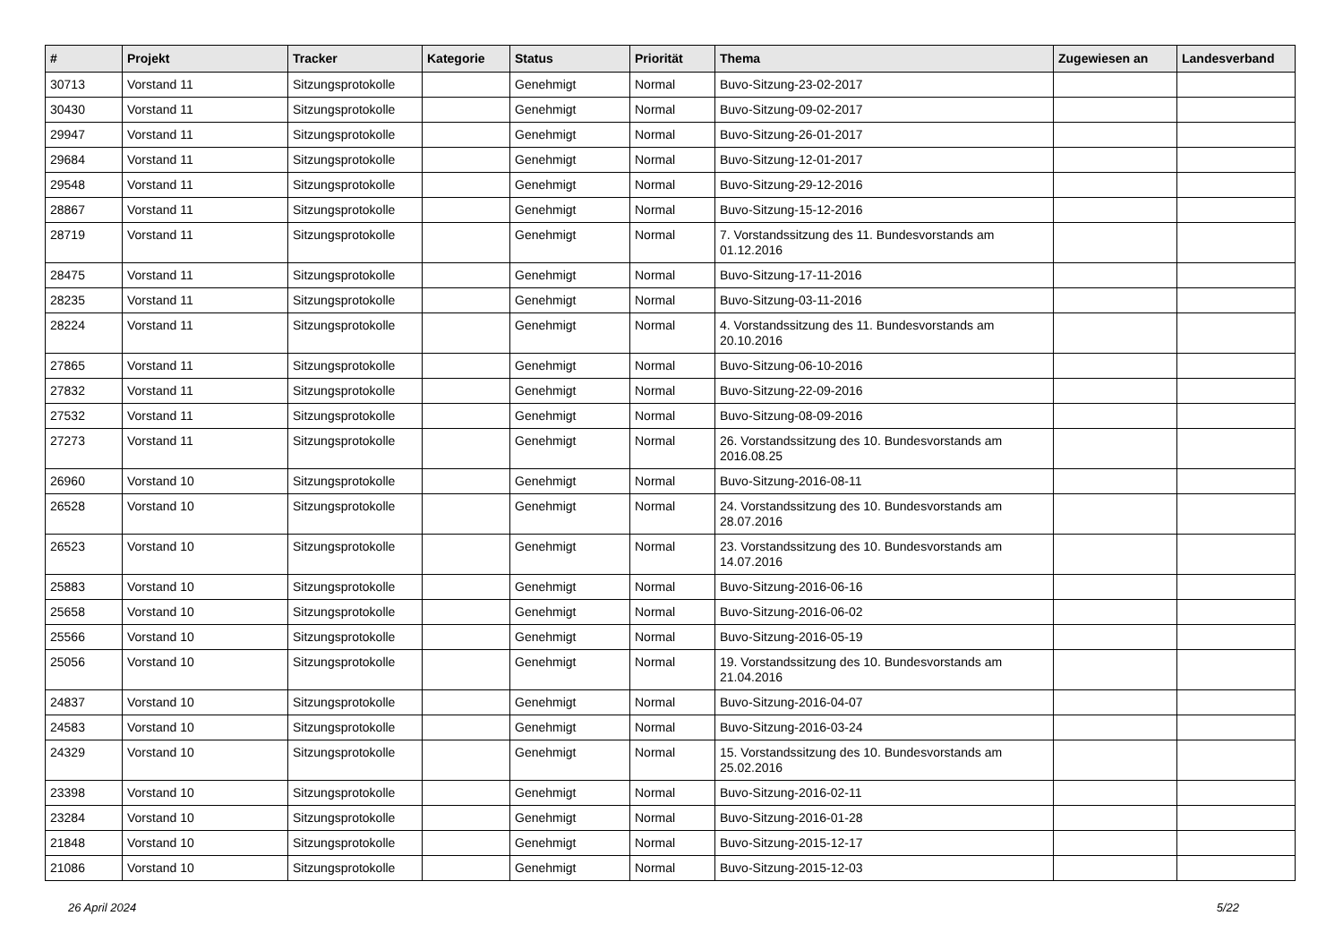| # | Projekt | Tracker | Kategorie | Status | Priorität | Thema | Zugewiesen an | Landesverband |
| --- | --- | --- | --- | --- | --- | --- | --- | --- |
| 30713 | Vorstand 11 | Sitzungsprotokolle | | Genehmigt | Normal | Buvo-Sitzung-23-02-2017 | | |
| 30430 | Vorstand 11 | Sitzungsprotokolle | | Genehmigt | Normal | Buvo-Sitzung-09-02-2017 | | |
| 29947 | Vorstand 11 | Sitzungsprotokolle | | Genehmigt | Normal | Buvo-Sitzung-26-01-2017 | | |
| 29684 | Vorstand 11 | Sitzungsprotokolle | | Genehmigt | Normal | Buvo-Sitzung-12-01-2017 | | |
| 29548 | Vorstand 11 | Sitzungsprotokolle | | Genehmigt | Normal | Buvo-Sitzung-29-12-2016 | | |
| 28867 | Vorstand 11 | Sitzungsprotokolle | | Genehmigt | Normal | Buvo-Sitzung-15-12-2016 | | |
| 28719 | Vorstand 11 | Sitzungsprotokolle | | Genehmigt | Normal | 7. Vorstandssitzung des 11. Bundesvorstands am 01.12.2016 | | |
| 28475 | Vorstand 11 | Sitzungsprotokolle | | Genehmigt | Normal | Buvo-Sitzung-17-11-2016 | | |
| 28235 | Vorstand 11 | Sitzungsprotokolle | | Genehmigt | Normal | Buvo-Sitzung-03-11-2016 | | |
| 28224 | Vorstand 11 | Sitzungsprotokolle | | Genehmigt | Normal | 4. Vorstandssitzung des 11. Bundesvorstands am 20.10.2016 | | |
| 27865 | Vorstand 11 | Sitzungsprotokolle | | Genehmigt | Normal | Buvo-Sitzung-06-10-2016 | | |
| 27832 | Vorstand 11 | Sitzungsprotokolle | | Genehmigt | Normal | Buvo-Sitzung-22-09-2016 | | |
| 27532 | Vorstand 11 | Sitzungsprotokolle | | Genehmigt | Normal | Buvo-Sitzung-08-09-2016 | | |
| 27273 | Vorstand 11 | Sitzungsprotokolle | | Genehmigt | Normal | 26. Vorstandssitzung des 10. Bundesvorstands am 2016.08.25 | | |
| 26960 | Vorstand 10 | Sitzungsprotokolle | | Genehmigt | Normal | Buvo-Sitzung-2016-08-11 | | |
| 26528 | Vorstand 10 | Sitzungsprotokolle | | Genehmigt | Normal | 24. Vorstandssitzung des 10. Bundesvorstands am 28.07.2016 | | |
| 26523 | Vorstand 10 | Sitzungsprotokolle | | Genehmigt | Normal | 23. Vorstandssitzung des 10. Bundesvorstands am 14.07.2016 | | |
| 25883 | Vorstand 10 | Sitzungsprotokolle | | Genehmigt | Normal | Buvo-Sitzung-2016-06-16 | | |
| 25658 | Vorstand 10 | Sitzungsprotokolle | | Genehmigt | Normal | Buvo-Sitzung-2016-06-02 | | |
| 25566 | Vorstand 10 | Sitzungsprotokolle | | Genehmigt | Normal | Buvo-Sitzung-2016-05-19 | | |
| 25056 | Vorstand 10 | Sitzungsprotokolle | | Genehmigt | Normal | 19. Vorstandssitzung des 10. Bundesvorstands am 21.04.2016 | | |
| 24837 | Vorstand 10 | Sitzungsprotokolle | | Genehmigt | Normal | Buvo-Sitzung-2016-04-07 | | |
| 24583 | Vorstand 10 | Sitzungsprotokolle | | Genehmigt | Normal | Buvo-Sitzung-2016-03-24 | | |
| 24329 | Vorstand 10 | Sitzungsprotokolle | | Genehmigt | Normal | 15. Vorstandssitzung des 10. Bundesvorstands am 25.02.2016 | | |
| 23398 | Vorstand 10 | Sitzungsprotokolle | | Genehmigt | Normal | Buvo-Sitzung-2016-02-11 | | |
| 23284 | Vorstand 10 | Sitzungsprotokolle | | Genehmigt | Normal | Buvo-Sitzung-2016-01-28 | | |
| 21848 | Vorstand 10 | Sitzungsprotokolle | | Genehmigt | Normal | Buvo-Sitzung-2015-12-17 | | |
| 21086 | Vorstand 10 | Sitzungsprotokolle | | Genehmigt | Normal | Buvo-Sitzung-2015-12-03 | | |
26 April 2024 5/22